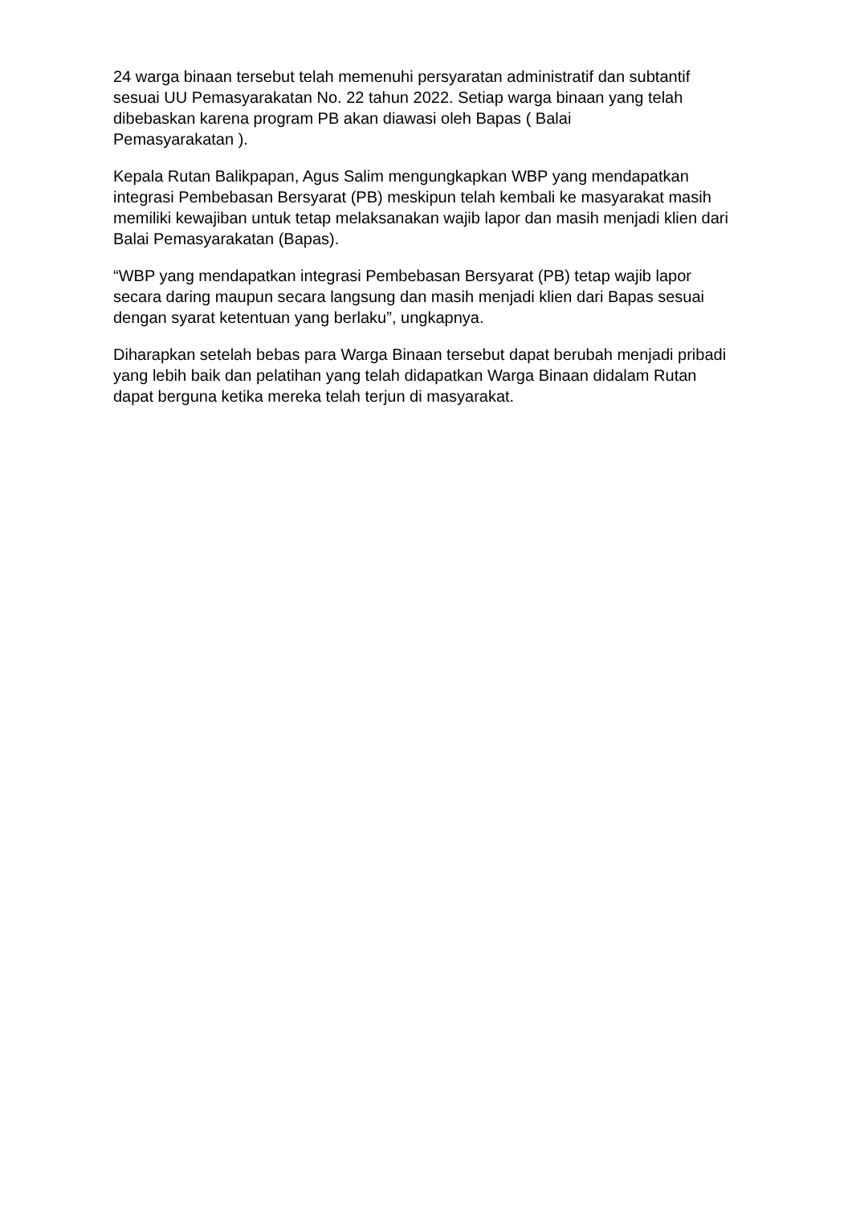24 warga binaan tersebut telah memenuhi persyaratan administratif dan subtantif sesuai UU Pemasyarakatan No. 22 tahun 2022. Setiap warga binaan yang telah dibebaskan karena program PB akan diawasi oleh Bapas ( Balai
Pemasyarakatan ).
Kepala Rutan Balikpapan, Agus Salim mengungkapkan WBP yang mendapatkan integrasi Pembebasan Bersyarat (PB) meskipun telah kembali ke masyarakat masih memiliki kewajiban untuk tetap melaksanakan wajib lapor dan masih menjadi klien dari Balai Pemasyarakatan (Bapas).
“WBP yang mendapatkan integrasi Pembebasan Bersyarat (PB) tetap wajib lapor secara daring maupun secara langsung dan masih menjadi klien dari Bapas sesuai dengan syarat ketentuan yang berlaku”, ungkapnya.
Diharapkan setelah bebas para Warga Binaan tersebut dapat berubah menjadi pribadi yang lebih baik dan pelatihan yang telah didapatkan Warga Binaan didalam Rutan dapat berguna ketika mereka telah terjun di masyarakat.